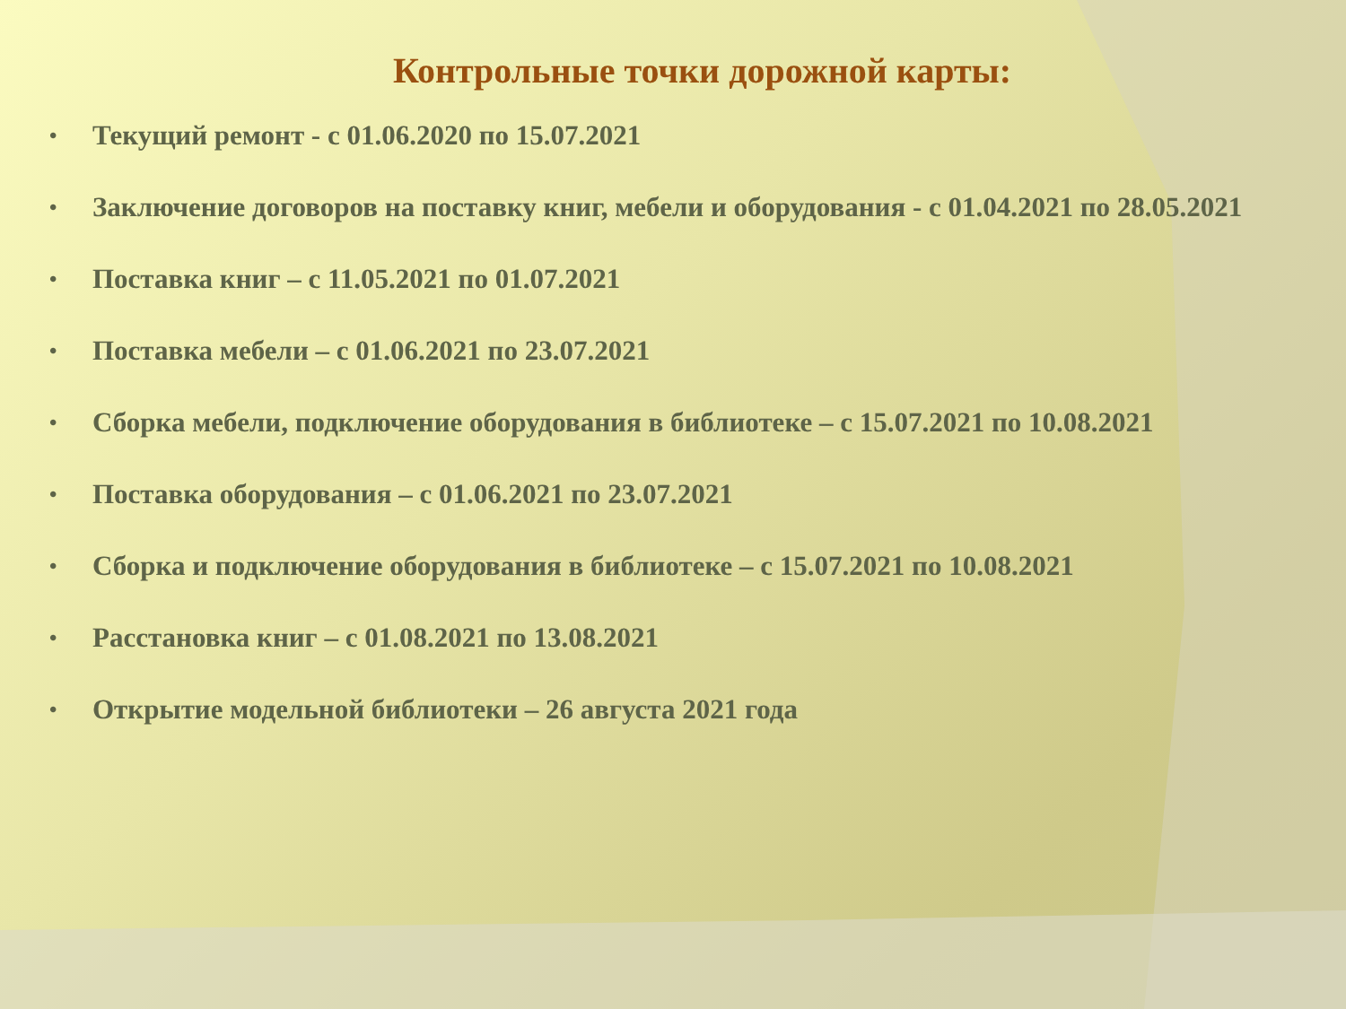Контрольные точки дорожной карты:
• Текущий ремонт - с 01.06.2020 по 15.07.2021
• Заключение договоров на поставку книг, мебели и оборудования - с 01.04.2021 по 28.05.2021
• Поставка книг – с 11.05.2021 по 01.07.2021
• Поставка мебели – с 01.06.2021 по 23.07.2021
• Сборка мебели, подключение оборудования в библиотеке – с 15.07.2021 по 10.08.2021
• Поставка оборудования – с 01.06.2021 по 23.07.2021
• Сборка и подключение оборудования в библиотеке – с 15.07.2021 по 10.08.2021
• Расстановка книг – с 01.08.2021 по 13.08.2021
• Открытие модельной библиотеки – 26 августа 2021 года